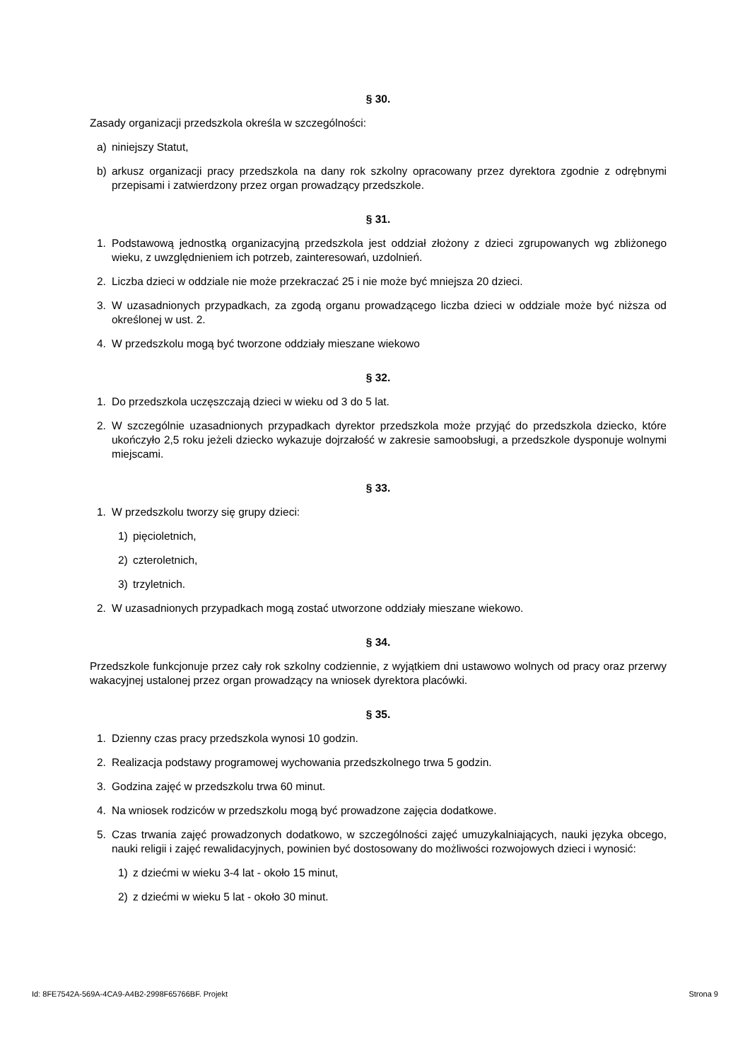§ 30.
Zasady organizacji przedszkola określa w szczególności:
a) niniejszy Statut,
b) arkusz organizacji pracy przedszkola na dany rok szkolny opracowany przez dyrektora zgodnie z odrębnymi przepisami i zatwierdzony przez organ prowadzący przedszkole.
§ 31.
1. Podstawową jednostką organizacyjną przedszkola jest oddział złożony z dzieci zgrupowanych wg zbliżonego wieku, z uwzględnieniem ich potrzeb, zainteresowań, uzdolnień.
2. Liczba dzieci w oddziale nie może przekraczać 25 i nie może być mniejsza 20 dzieci.
3. W uzasadnionych przypadkach, za zgodą organu prowadzącego liczba dzieci w oddziale może być niższa od określonej w ust. 2.
4. W przedszkolu mogą być tworzone oddziały mieszane wiekowo
§ 32.
1. Do przedszkola uczęszczają dzieci w wieku od 3 do 5 lat.
2. W szczególnie uzasadnionych przypadkach dyrektor przedszkola może przyjąć do przedszkola dziecko, które ukończyło 2,5 roku jeżeli dziecko wykazuje dojrzałość w zakresie samoobsługi, a przedszkole dysponuje wolnymi miejscami.
§ 33.
1. W przedszkolu tworzy się grupy dzieci:
1) pięcioletnich,
2) czteroletnich,
3) trzyletnich.
2. W uzasadnionych przypadkach mogą zostać utworzone oddziały mieszane wiekowo.
§ 34.
Przedszkole funkcjonuje przez cały rok szkolny codziennie, z wyjątkiem dni ustawowo wolnych od pracy oraz przerwy wakacyjnej ustalonej przez organ prowadzący na wniosek dyrektora placówki.
§ 35.
1. Dzienny czas pracy przedszkola wynosi 10 godzin.
2. Realizacja podstawy programowej wychowania przedszkolnego trwa 5 godzin.
3. Godzina zajęć w przedszkolu trwa 60 minut.
4. Na wniosek rodziców w przedszkolu mogą być prowadzone zajęcia dodatkowe.
5. Czas trwania zajęć prowadzonych dodatkowo, w szczególności zajęć umuzykalniających, nauki języka obcego, nauki religii i zajęć rewalidacyjnych, powinien być dostosowany do możliwości rozwojowych dzieci i wynosić:
1) z dziećmi w wieku 3-4 lat - około 15 minut,
2) z dziećmi w wieku 5 lat - około 30 minut.
Id: 8FE7542A-569A-4CA9-A4B2-2998F65766BF. Projekt Strona 9